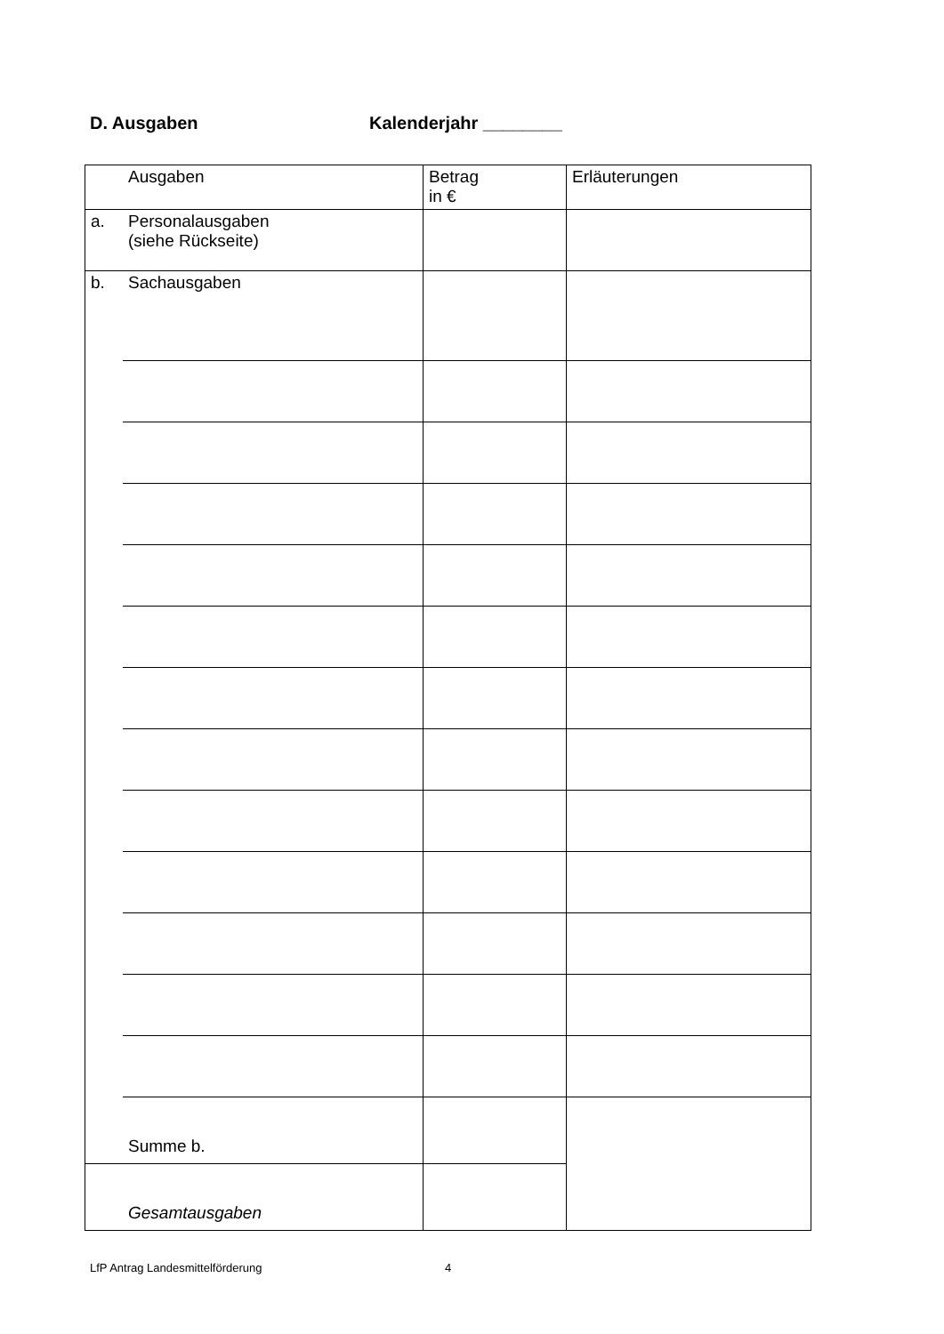D. Ausgaben Kalenderjahr ________
| | Ausgaben | Betrag in € | Erläuterungen |
| a. | Personalausgaben (siehe Rückseite) | | |
| b. | Sachausgaben | | |
| | Summe b. | | |
| | Gesamtausgaben | | |
LfP Antrag Landesmittelförderung
4